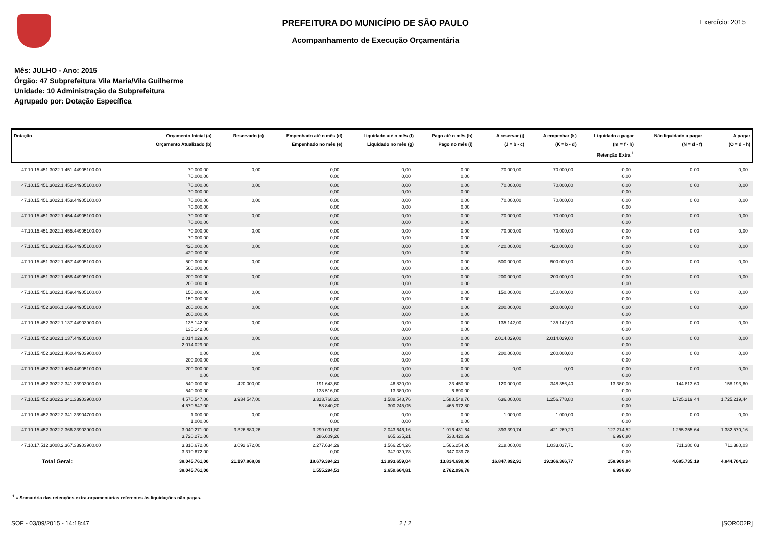PREFEITURA DO MUNICÍPIO DE SÃO PAULO
Acompanhamento de Execução Orçamentária
Exercício: 2015
Mês: JULHO - Ano: 2015
Órgão: 47 Subprefeitura Vila Maria/Vila Guilherme
Unidade: 10 Administração da Subprefeitura
Agrupado por: Dotação Específica
| Dotação | Orçamento Inicial (a) Orçamento Atualizado (b) | Reservado (c) | Empenhado até o mês (d) Empenhado no mês (e) | Liquidado até o mês (f) Liquidado no mês (g) | Pago até o mês (h) Pago no mês (i) | A reservar (j) (J = b - c) | A empenhar (k) (K = b - d) | Liquidado a pagar (m = f - h) Retenção Extra <sup>1</sup> | Não liquidado a pagar (N = d - f) | A pagar (O = d - h) |
| --- | --- | --- | --- | --- | --- | --- | --- | --- | --- | --- |
| 47.10.15.451.3022.1.451.44905100.00 | 70.000,00 70.000,00 | 0,00 | 0,00 0,00 | 0,00 0,00 | 0,00 0,00 | 70.000,00 | 70.000,00 | 0,00 0,00 | 0,00 | 0,00 |
| 47.10.15.451.3022.1.452.44905100.00 | 70.000,00 70.000,00 | 0,00 | 0,00 0,00 | 0,00 0,00 | 0,00 0,00 | 70.000,00 | 70.000,00 | 0,00 0,00 | 0,00 | 0,00 |
| 47.10.15.451.3022.1.453.44905100.00 | 70.000,00 70.000,00 | 0,00 | 0,00 0,00 | 0,00 0,00 | 0,00 0,00 | 70.000,00 | 70.000,00 | 0,00 0,00 | 0,00 | 0,00 |
| 47.10.15.451.3022.1.454.44905100.00 | 70.000,00 70.000,00 | 0,00 | 0,00 0,00 | 0,00 0,00 | 0,00 0,00 | 70.000,00 | 70.000,00 | 0,00 0,00 | 0,00 | 0,00 |
| 47.10.15.451.3022.1.455.44905100.00 | 70.000,00 70.000,00 | 0,00 | 0,00 0,00 | 0,00 0,00 | 0,00 0,00 | 70.000,00 | 70.000,00 | 0,00 0,00 | 0,00 | 0,00 |
| 47.10.15.451.3022.1.456.44905100.00 | 420.000,00 420.000,00 | 0,00 | 0,00 0,00 | 0,00 0,00 | 0,00 0,00 | 420.000,00 | 420.000,00 | 0,00 0,00 | 0,00 | 0,00 |
| 47.10.15.451.3022.1.457.44905100.00 | 500.000,00 500.000,00 | 0,00 | 0,00 0,00 | 0,00 0,00 | 0,00 0,00 | 500.000,00 | 500.000,00 | 0,00 0,00 | 0,00 | 0,00 |
| 47.10.15.451.3022.1.458.44905100.00 | 200.000,00 200.000,00 | 0,00 | 0,00 0,00 | 0,00 0,00 | 0,00 0,00 | 200.000,00 | 200.000,00 | 0,00 0,00 | 0,00 | 0,00 |
| 47.10.15.451.3022.1.459.44905100.00 | 150.000,00 150.000,00 | 0,00 | 0,00 0,00 | 0,00 0,00 | 0,00 0,00 | 150.000,00 | 150.000,00 | 0,00 0,00 | 0,00 | 0,00 |
| 47.10.15.452.3006.1.169.44905100.00 | 200.000,00 200.000,00 | 0,00 | 0,00 0,00 | 0,00 0,00 | 0,00 0,00 | 200.000,00 | 200.000,00 | 0,00 0,00 | 0,00 | 0,00 |
| 47.10.15.452.3022.1.137.44903900.00 | 135.142,00 135.142,00 | 0,00 | 0,00 0,00 | 0,00 0,00 | 0,00 0,00 | 135.142,00 | 135.142,00 | 0,00 0,00 | 0,00 | 0,00 |
| 47.10.15.452.3022.1.137.44905100.00 | 2.014.029,00 2.014.029,00 | 0,00 | 0,00 0,00 | 0,00 0,00 | 0,00 0,00 | 2.014.029,00 | 2.014.029,00 | 0,00 0,00 | 0,00 | 0,00 |
| 47.10.15.452.3022.1.460.44903900.00 | 0,00 200.000,00 | 0,00 | 0,00 0,00 | 0,00 0,00 | 0,00 0,00 | 200.000,00 | 200.000,00 | 0,00 0,00 | 0,00 | 0,00 |
| 47.10.15.452.3022.1.460.44905100.00 | 200.000,00 0,00 | 0,00 | 0,00 0,00 | 0,00 0,00 | 0,00 0,00 | 0,00 | 0,00 | 0,00 0,00 | 0,00 | 0,00 |
| 47.10.15.452.3022.2.341.33903000.00 | 540.000,00 540.000,00 | 420.000,00 | 191.643,60 138.516,00 | 46.830,00 13.380,00 | 33.450,00 6.690,00 | 120.000,00 | 348.356,40 | 13.380,00 0,00 | 144.813,60 | 158.193,60 |
| 47.10.15.452.3022.2.341.33903900.00 | 4.570.547,00 4.570.547,00 | 3.934.547,00 | 3.313.768,20 58.840,20 | 1.588.548,76 300.245,05 | 1.588.548,76 465.972,80 | 636.000,00 | 1.256.778,80 | 0,00 0,00 | 1.725.219,44 | 1.725.219,44 |
| 47.10.15.452.3022.2.341.33904700.00 | 1.000,00 1.000,00 | 0,00 | 0,00 0,00 | 0,00 0,00 | 0,00 0,00 | 1.000,00 | 1.000,00 | 0,00 0,00 | 0,00 | 0,00 |
| 47.10.15.452.3022.2.366.33903900.00 | 3.040.271,00 3.720.271,00 | 3.326.880,26 | 3.299.001,80 286.609,26 | 2.043.646,16 665.635,21 | 1.916.431,64 538.420,69 | 393.390,74 | 421.269,20 | 127.214,52 6.996,80 | 1.255.355,64 | 1.382.570,16 |
| 47.10.17.512.3008.2.367.33903900.00 | 3.310.672,00 3.310.672,00 | 3.092.672,00 | 2.277.634,29 0,00 | 1.566.254,26 347.039,78 | 1.566.254,26 347.039,78 | 218.000,00 | 1.033.037,71 | 0,00 0,00 | 711.380,03 | 711.380,03 |
| Total Geral: | 38.045.761,00 38.045.761,00 | 21.197.868,09 | 18.679.394,23 1.555.294,53 | 13.993.659,04 2.650.664,81 | 13.834.690,00 2.762.096,78 | 16.847.892,91 | 19.366.366,77 | 158.969,04 6.996,80 | 4.685.735,19 | 4.844.704,23 |
<sup>1</sup> = Somatória das retenções extra-orçamentárias referentes às liquidações não pagas.
SOF - 03/09/2015 - 14:18:47 2 / 2 [SOR002R]